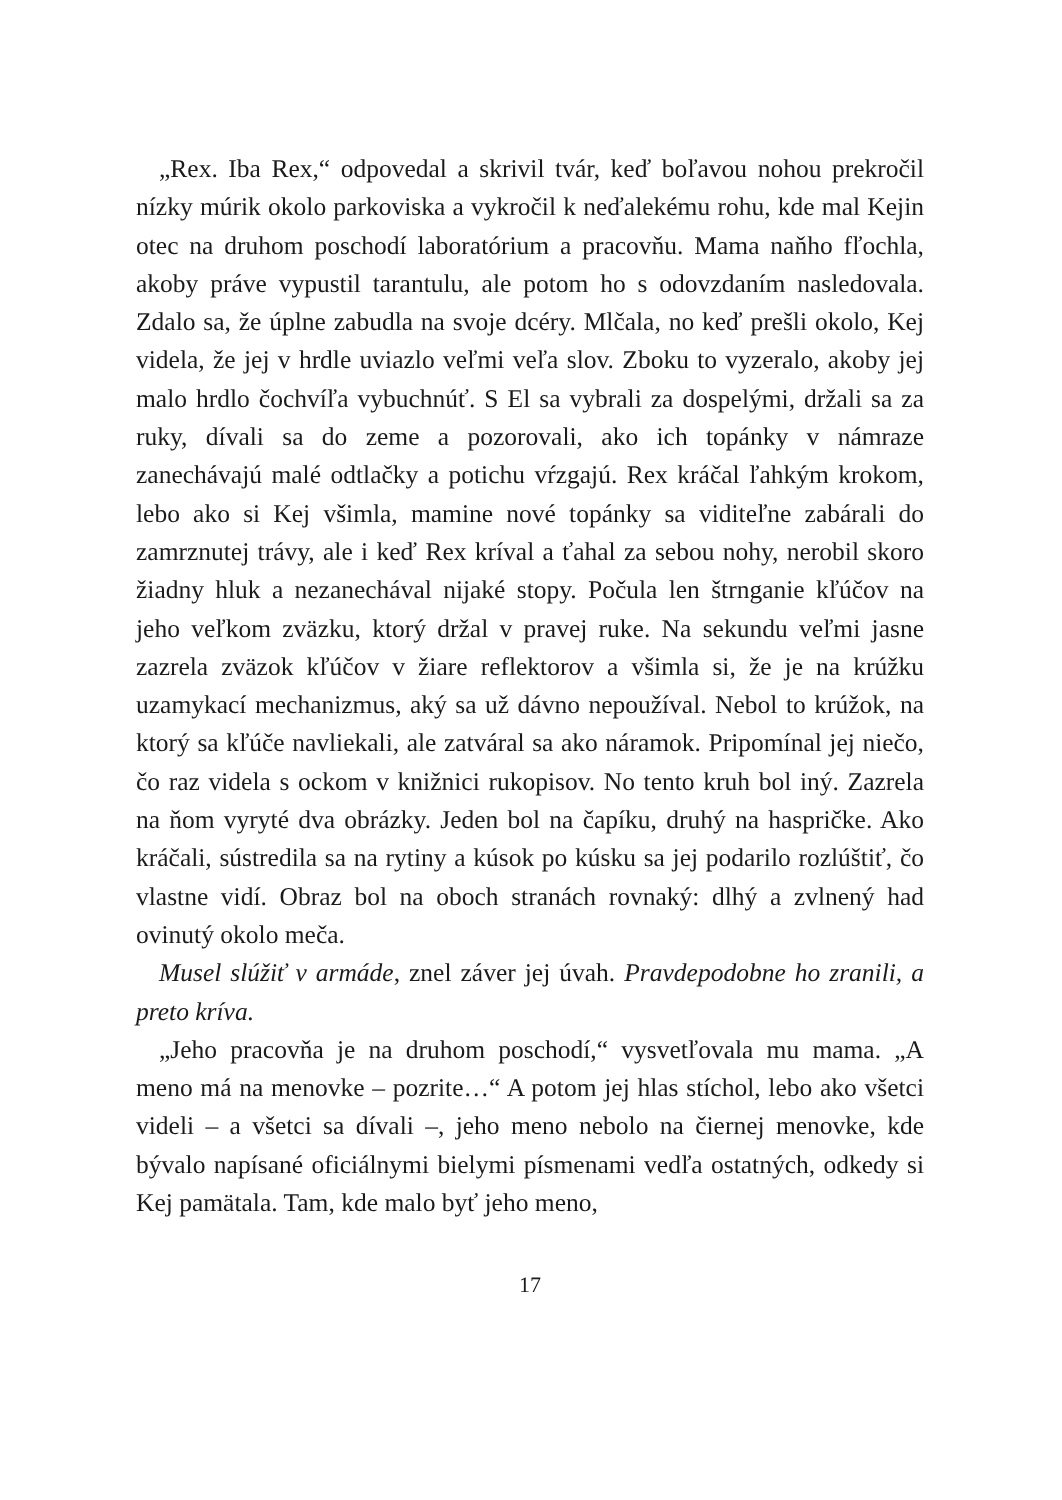„Rex. Iba Rex,“ odpovedal a skrivil tvár, keď boľavou nohou prekročil nízky múrik okolo parkoviska a vykročil k neďalekému rohu, kde mal Kejin otec na druhom poschodí laboratórium a pracovňu. Mama naňho fľochla, akoby práve vypustil tarantulu, ale potom ho s odovzdaním nasledovala. Zdalo sa, že úplne zabudla na svoje dcéry. Mlčala, no keď prešli okolo, Kej videla, že jej v hrdle uviazlo veľmi veľa slov. Zboku to vyzeralo, akoby jej malo hrdlo čochvíľa vybuchnúť. S El sa vybrali za dospelými, držali sa za ruky, dívali sa do zeme a pozorovali, ako ich topánky v námraze zanechávajú malé odtlačky a potichu vŕzgajú. Rex kráčal ľahkým krokom, lebo ako si Kej všimla, mamine nové topánky sa viditeľne zabárali do zamrznutej trávy, ale i keď Rex kríval a ťahal za sebou nohy, nerobil skoro žiadny hluk a nezanechával nijaké stopy. Počula len štrnganie kľúčov na jeho veľkom zväzku, ktorý držal v pravej ruke. Na sekundu veľmi jasne zazrela zväzok kľúčov v žiare reflektorov a všimla si, že je na krúžku uzamykací mechanizmus, aký sa už dávno nepoužíval. Nebol to krúžok, na ktorý sa kľúče navliekali, ale zatváral sa ako náramok. Pripomínal jej niečo, čo raz videla s ockom v knižnici rukopisov. No tento kruh bol iný. Zazrela na ňom vyryté dva obrázky. Jeden bol na čapíku, druhý na haspričke. Ako kráčali, sústredila sa na rytiny a kúsok po kúsku sa jej podarilo rozlúštiť, čo vlastne vidí. Obraz bol na oboch stranách rovnaký: dlhý a zvlnený had ovinutý okolo meča.
Musel slúžiť v armáde, znel záver jej úvah. Pravdepodobne ho zranili, a preto kríva.
„Jeho pracovňa je na druhom poschodí,“ vysvetľovala mu mama. „A meno má na menovke – pozrite…“ A potom jej hlas stíchol, lebo ako všetci videli – a všetci sa dívali –, jeho meno nebolo na čiernej menovke, kde bývalo napísané oficiálnymi bielymi písmenami vedľa ostatných, odkedy si Kej pamätala. Tam, kde malo byť jeho meno,
17